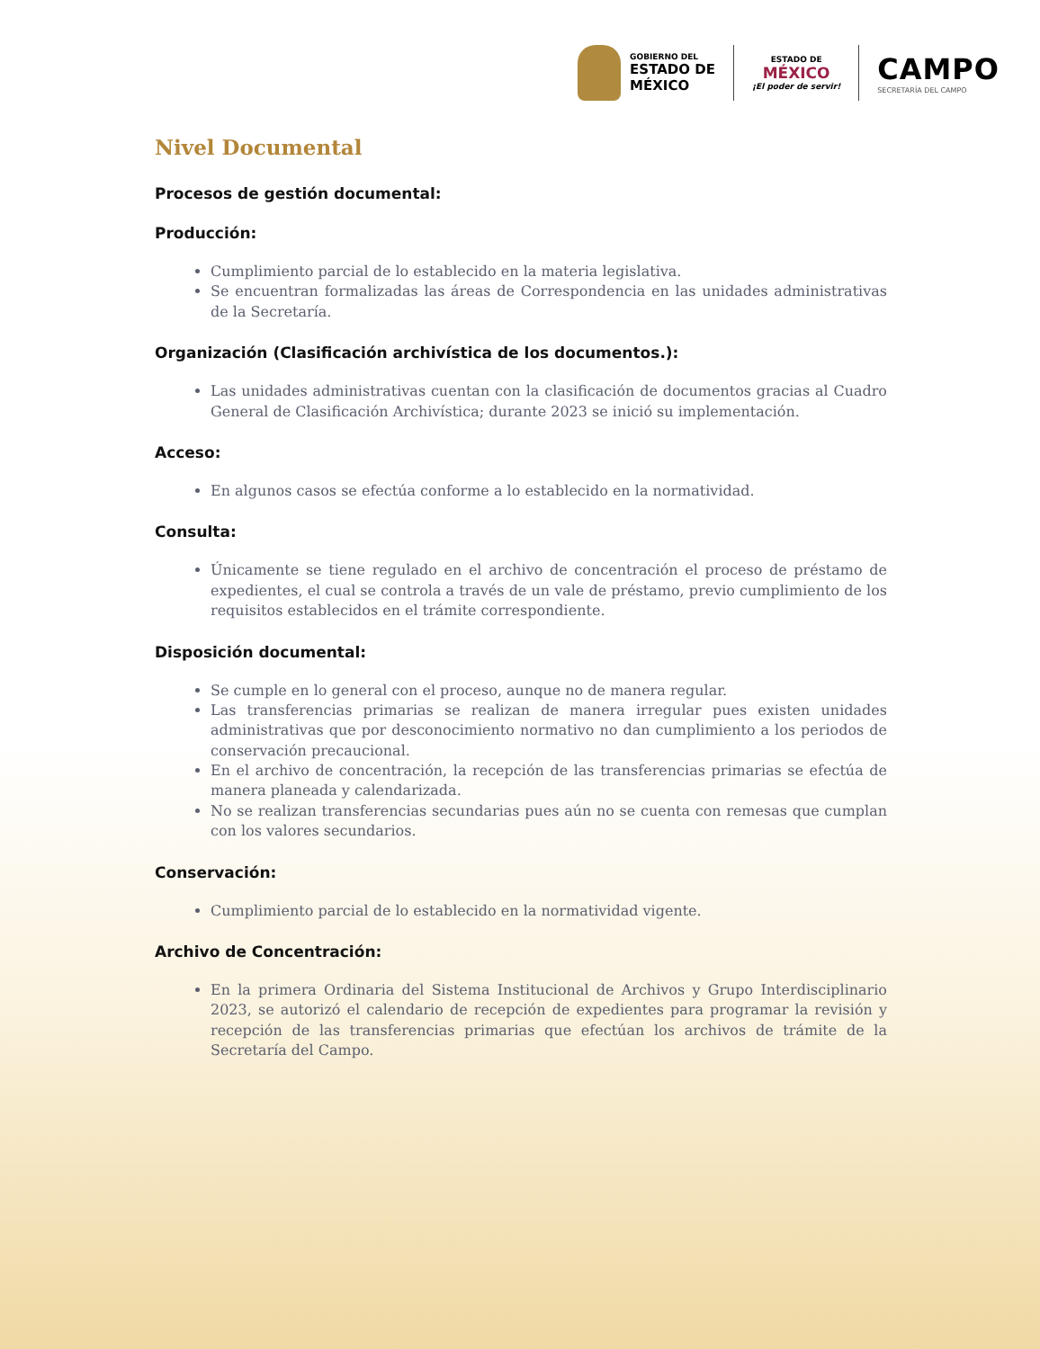GOBIERNO DEL
ESTADO DE
MÉXICO
ESTADO DE
MÉXICO
¡El poder de servir!
CAMPO
SECRETARÍA DEL CAMPO
Nivel Documental
Procesos de gestión documental:
Producción:
Cumplimiento parcial de lo establecido en la materia legislativa.
Se encuentran formalizadas las áreas de Correspondencia en las unidades administrativas de la Secretaría.
Organización (Clasificación archivística de los documentos.):
Las unidades administrativas cuentan con la clasificación de documentos gracias al Cuadro General de Clasificación Archivística; durante 2023 se inició su implementación.
Acceso:
En algunos casos se efectúa conforme a lo establecido en la normatividad.
Consulta:
Únicamente se tiene regulado en el archivo de concentración el proceso de préstamo de expedientes, el cual se controla a través de un vale de préstamo, previo cumplimiento de los requisitos establecidos en el trámite correspondiente.
Disposición documental:
Se cumple en lo general con el proceso, aunque no de manera regular.
Las transferencias primarias se realizan de manera irregular pues existen unidades administrativas que por desconocimiento normativo no dan cumplimiento a los periodos de conservación precaucional.
En el archivo de concentración, la recepción de las transferencias primarias se efectúa de manera planeada y calendarizada.
No se realizan transferencias secundarias pues aún no se cuenta con remesas que cumplan con los valores secundarios.
Conservación:
Cumplimiento parcial de lo establecido en la normatividad vigente.
Archivo de Concentración:
En la primera Ordinaria del Sistema Institucional de Archivos y Grupo Interdisciplinario 2023, se autorizó el calendario de recepción de expedientes para programar la revisión y recepción de las transferencias primarias que efectúan los archivos de trámite de la Secretaría del Campo.